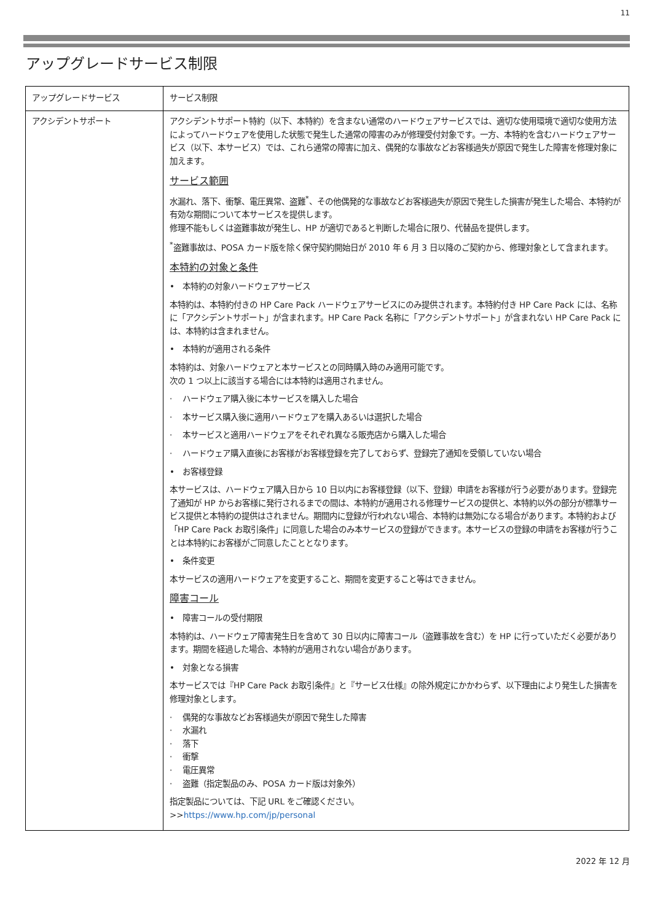11
アップグレードサービス制限
| アップグレードサービス | サービス制限 |
| アクシデントサポート | アクシデントサポート特約（以下、本特約）を含まない通常のハードウェアサービスでは、適切な使用環境で適切な使用方法によってハードウェアを使用した状態で発生した通常の障害のみが修理受付対象です。一方、本特約を含むハードウェアサービス（以下、本サービス）では、これら通常の障害に加え、偶発的な事故などお客様過失が原因で発生した障害を修理対象に加えます。 サービス範囲 水漏れ、落下、衝撃、電圧異常、盗難<sup>*</sup>、その他偶発的な事故などお客様過失が原因で発生した損害が発生した場合、本特約が有効な期間について本サービスを提供します。 修理不能もしくは盗難事故が発生し、HP が適切であると判断した場合に限り、代替品を提供します。 <sup>*</sup> 盗難事故は、POSA カード版を除く保守契約開始日が 2010 年 6 月 3 日以降のご契約から、修理対象として含まれます。 本特約の対象と条件 • 本特約の対象ハードウェアサービス 本特約は、本特約付きの HP Care Pack ハードウェアサービスにのみ提供されます。本特約付き HP Care Pack には、名称に「アクシデントサポート」が含まれます。HP Care Pack 名称に「アクシデントサポート」が含まれない HP Care Pack には、本特約は含まれません。 • 本特約が適用される条件 本特約は、対象ハードウェアと本サービスとの同時購入時のみ適用可能です。 次の 1 つ以上に該当する場合には本特約は適用されません。 · ハードウェア購入後に本サービスを購入した場合 · 本サービス購入後に適用ハードウェアを購入あるいは選択した場合 · 本サービスと適用ハードウェアをそれぞれ異なる販売店から購入した場合 · ハードウェア購入直後にお客様がお客様登録を完了しておらず、登録完了通知を受領していない場合 • お客様登録 本サービスは、ハードウェア購入日から 10 日以内にお客様登録（以下、登録）申請をお客様が行う必要があります。登録完了通知が HP からお客様に発行されるまでの間は、本特約が適用される修理サービスの提供と、本特約以外の部分が標準サービス提供と本特約の提供はされません。期間内に登録が行われない場合、本特約は無効になる場合があります。本特約および「HP Care Pack お取引条件」に同意した場合のみ本サービスの登録ができます。本サービスの登録の申請をお客様が行うことは本特約にお客様がご同意したこととなります。 • 条件変更 本サービスの適用ハードウェアを変更すること、期間を変更すること等はできません。 障害コール • 障害コールの受付期限 本特約は、ハードウェア障害発生日を含めて 30 日以内に障害コール（盗難事故を含む）を HP に行っていただく必要があります。期間を経過した場合、本特約が適用されない場合があります。 • 対象となる損害 本サービスでは『HP Care Pack お取引条件』と『サービス仕様』の除外規定にかかわらず、以下理由により発生した損害を修理対象とします。 · 偶発的な事故などお客様過失が原因で発生した障害 · 水漏れ · 落下 · 衝撃 · 電圧異常 · 盗難（指定製品のみ、POSA カード版は対象外） 指定製品については、下記 URL をご確認ください。 >> https://www.hp.com/jp/personal |
2022 年 12 月